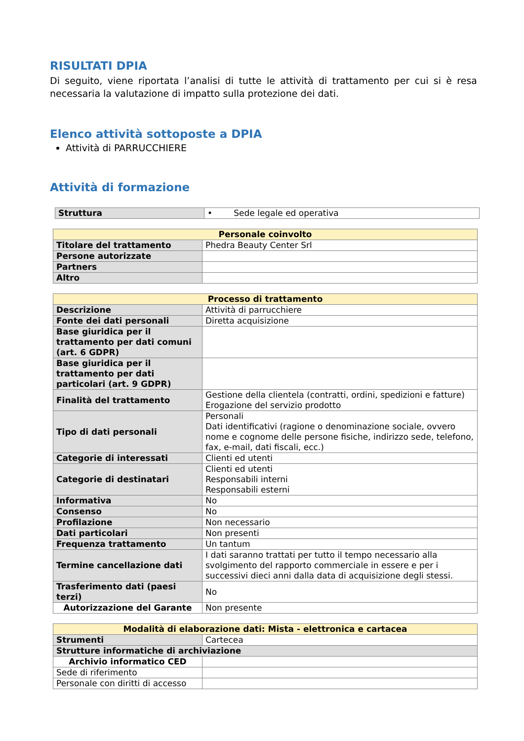RISULTATI DPIA
Di seguito, viene riportata l’analisi di tutte le attività di trattamento per cui si è resa necessaria la valutazione di impatto sulla protezione dei dati.
Elenco attività sottoposte a DPIA
Attività di PARRUCCHIERE
Attività di formazione
| Struttura | • Sede legale ed operativa |
| Personale coinvolto | |
| --- | --- |
| Titolare del trattamento | Phedra Beauty Center Srl |
| Persone autorizzate | |
| Partners | |
| Altro | |
| Processo di trattamento | |
| --- | --- |
| Descrizione | Attività di parrucchiere |
| Fonte dei dati personali | Diretta acquisizione |
| Base giuridica per il trattamento per dati comuni (art. 6 GDPR) | |
| Base giuridica per il trattamento per dati particolari (art. 9 GDPR) | |
| Finalità del trattamento | Gestione della clientela (contratti, ordini, spedizioni e fatture) Erogazione del servizio prodotto |
| Tipo di dati personali | Personali Dati identificativi (ragione o denominazione sociale, ovvero nome e cognome delle persone fisiche, indirizzo sede, telefono, fax, e-mail, dati fiscali, ecc.) |
| Categorie di interessati | Clienti ed utenti |
| Categorie di destinatari | Clienti ed utenti Responsabili interni Responsabili esterni |
| Informativa | No |
| Consenso | No |
| Profilazione | Non necessario |
| Dati particolari | Non presenti |
| Frequenza trattamento | Un tantum |
| Termine cancellazione dati | I dati saranno trattati per tutto il tempo necessario alla svolgimento del rapporto commerciale in essere e per i successivi dieci anni dalla data di acquisizione degli stessi. |
| Trasferimento dati (paesi terzi) | No |
| Autorizzazione del Garante | Non presente |
| Modalità di elaborazione dati: Mista - elettronica e cartacea | |
| --- | --- |
| Strumenti | Cartecea |
| Strutture informatiche di archiviazione | |
| Archivio informatico CED | |
| Sede di riferimento | |
| Personale con diritti di accesso | |